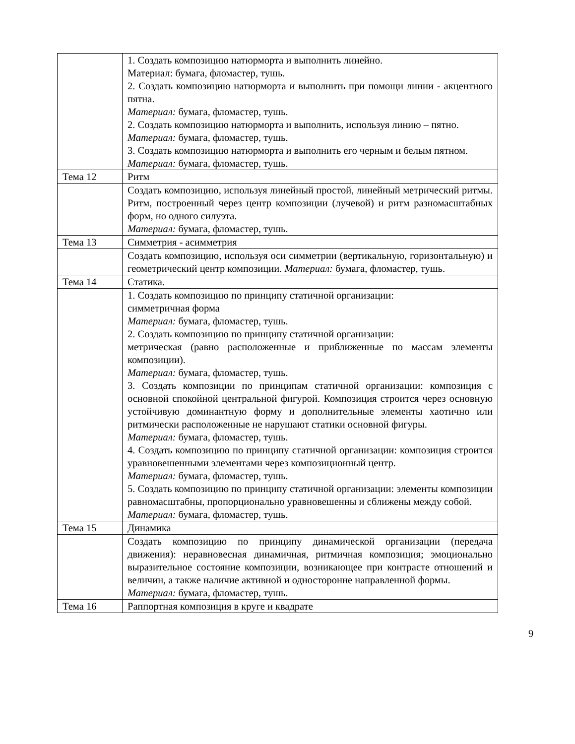| | 1. Создать композицию натюрморта и выполнить линейно. Материал: бумага, фломастер, тушь. 2. Создать композицию натюрморта и выполнить при помощи линии - акцентного пятна. Материал: бумага, фломастер, тушь. 2. Создать композицию натюрморта и выполнить, используя линию – пятно. Материал: бумага, фломастер, тушь. 3. Создать композицию натюрморта и выполнить его черным и белым пятном. Материал: бумага, фломастер, тушь. |
| Тема 12 | Ритм |
| | Создать композицию, используя линейный простой, линейный метрический ритмы. Ритм, построенный через центр композиции (лучевой) и ритм разномасштабных форм, но одного силуэта. Материал: бумага, фломастер, тушь. |
| Тема 13 | Симметрия - асимметрия |
| | Создать композицию, используя оси симметрии (вертикальную, горизонтальную) и геометрический центр композиции. Материал: бумага, фломастер, тушь. |
| Тема 14 | Статика. |
| | 1. Создать композицию по принципу статичной организации: симметричная форма Материал: бумага, фломастер, тушь. 2. Создать композицию по принципу статичной организации: метрическая (равно расположенные и приближенные по массам элементы композиции). Материал: бумага, фломастер, тушь. 3. Создать композиции по принципам статичной организации: композиция с основной спокойной центральной фигурой. Композиция строится через основную устойчивую доминантную форму и дополнительные элементы хаотично или ритмически расположенные не нарушают статики основной фигуры. Материал: бумага, фломастер, тушь. 4. Создать композицию по принципу статичной организации: композиция строится уравновешенными элементами через композиционный центр. Материал: бумага, фломастер, тушь. 5. Создать композицию по принципу статичной организации: элементы композиции равномасштабны, пропорционально уравновешенны и сближены между собой. Материал: бумага, фломастер, тушь. |
| Тема 15 | Динамика |
| | Создать композицию по принципу динамической организации (передача движения): неравновесная динамичная, ритмичная композиция; эмоционально выразительное состояние композиции, возникающее при контрасте отношений и величин, а также наличие активной и односторонне направленной формы. Материал: бумага, фломастер, тушь. |
| Тема 16 | Раппортная композиция в круге и квадрате |
9